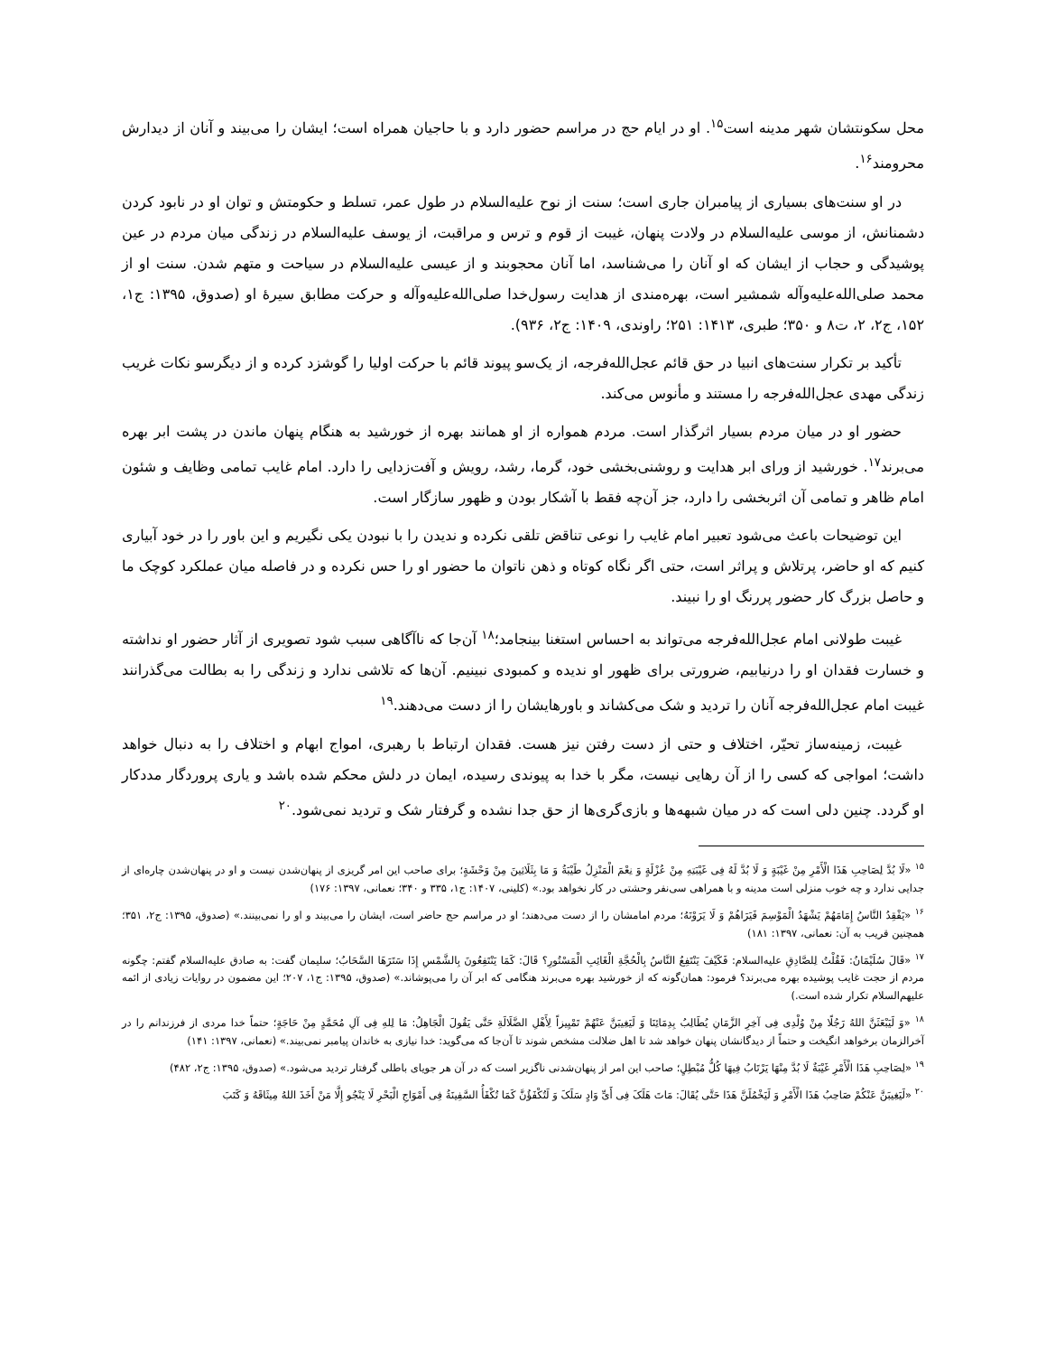محل سکونتشان شهر مدینه است<sup>۱۵</sup>. او در ایام حج در مراسم حضور دارد و با حاجیان همراه است؛ ایشان را می‌بیند و آنان از دیدارش محرومند<sup>۱۶</sup>.
در او سنت‌های بسیاری از پیامبران جاری است؛ سنت از نوح علیه‌السلام در طول عمر، تسلط و حکومتش و توان او در نابود کردن دشمنانش، از موسی علیه‌السلام در ولادت پنهان، غیبت از قوم و ترس و مراقبت، از یوسف علیه‌السلام در زندگی میان مردم در عین پوشیدگی و حجاب از ایشان که او آنان را می‌شناسد، اما آنان محجوبند و از عیسی علیه‌السلام در سیاحت و متهم شدن. سنت او از محمد صلی‌الله‌علیه‌وآله شمشیر است، بهره‌مندی از هدایت رسول‌خدا صلی‌الله‌علیه‌وآله و حرکت مطابق سیرهٔ او (صدوق، ۱۳۹۵: ج۱، ۱۵۲، ج۲، ۲، ت۸ و ۳۵۰؛ طبری، ۱۴۱۳: ۲۵۱؛ راوندی، ۱۴۰۹: ج۲، ۹۳۶).
تأکید بر تکرار سنت‌های انبیا در حق قائم عجل‌الله‌فرجه، از یک‌سو پیوند قائم با حرکت اولیا را گوشزد کرده و از دیگرسو نکات غریب زندگی مهدی عجل‌الله‌فرجه را مستند و مأنوس می‌کند.
حضور او در میان مردم بسیار اثرگذار است. مردم همواره از او همانند بهره از خورشید به هنگام پنهان ماندن در پشت ابر بهره می‌برند<sup>۱۷</sup>. خورشید از ورای ابر هدایت و روشنی‌بخشی خود، گرما، رشد، رویش و آفت‌زدایی را دارد. امام غایب تمامی وظایف و شئون امام ظاهر و تمامی آن اثربخشی را دارد، جز آن‌چه فقط با آشکار بودن و ظهور سازگار است.
این توضیحات باعث می‌شود تعبیر امام غایب را نوعی تناقض تلقی نکرده و ندیدن را با نبودن یکی نگیریم و این باور را در خود آبیاری کنیم که او حاضر، پرتلاش و پراثر است، حتی اگر نگاه کوتاه و ذهن ناتوان ما حضور او را حس نکرده و در فاصله میان عملکرد کوچک ما و حاصل بزرگ کار حضور پررنگ او را نبیند.
غیبت طولانی امام عجل‌الله‌فرجه می‌تواند به احساس استغنا بینجامد؛<sup>۱۸</sup> آن‌جا که ناآگاهی سبب شود تصویری از آثار حضور او نداشته و خسارت فقدان او را درنیابیم، ضرورتی برای ظهور او ندیده و کمبودی نبینیم. آن‌ها که تلاشی ندارد و زندگی را به بطالت می‌گذرانند غیبت امام عجل‌الله‌فرجه آنان را تردید و شک می‌کشاند و باورهایشان را از دست می‌دهند.<sup>۱۹</sup>
غیبت، زمینه‌ساز تحیّر، اختلاف و حتی از دست رفتن نیز هست. فقدان ارتباط با رهبری، امواج ابهام و اختلاف را به دنبال خواهد داشت؛ امواجی که کسی را از آن رهایی نیست، مگر با خدا به پیوندی رسیده، ایمان در دلش محکم شده باشد و یاری پروردگار مددکار او گردد. چنین دلی است که در میان شبهه‌ها و بازی‌گری‌ها از حق جدا نشده و گرفتار شک و تردید نمی‌شود.<sup>۲۰</sup>
<sup>۱۵</sup> «لَا بُدَّ لِصَاحِبِ هَذَا الْأَمْرِ مِنْ غَیْبَةٍ وَ لَا بُدَّ لَهُ فِی غَیْبَتِهِ مِنْ عُزْلَةٍ وَ نِعْمَ الْمَنْزِلُ طَیْبَةُ وَ مَا بِثَلَاثِینَ مِنْ وَحْشَةٍ؛ برای صاحب این امر گریزی از پنهان‌شدن نیست و او در پنهان‌شدن چاره‌ای از جدایی ندارد و چه خوب منزلی است مدینه و با همراهی سی‌نفر وحشتی در کار نخواهد بود.» (کلینی، ۱۴۰۷: ج۱، ۳۳۵ و ۳۴۰؛ نعمانی، ۱۳۹۷: ۱۷۶)
<sup>۱۶</sup> «یَفْقِدُ النَّاسُ إِمَامَهُمْ یَشْهَدُ الْمَوْسِمَ فَیَرَاهُمْ وَ لَا یَرَوْنَهُ؛ مردم امامشان را از دست می‌دهند؛ او در مراسم حج حاضر است، ایشان را می‌بیند و او را نمی‌بینند.» (صدوق، ۱۳۹۵: ج۲، ۳۵۱؛ همچنین قریب به آن: نعمانی، ۱۳۹۷: ۱۸۱)
<sup>۱۷</sup> «قَالَ سُلَیْمَانُ: فَقُلْتُ لِلصَّادِقِ علیه‌السلام: فَکَیْفَ یَنْتَفِعُ النَّاسُ بِالْحُجَّةِ الْغَائِبِ الْمَسْتُورِ؟ قَالَ: کَمَا یَنْتَفِعُونَ بِالشَّمْسِ إِذَا سَتَرَهَا السَّحَابُ؛ سلیمان گفت: به صادق علیه‌السلام گفتم: چگونه مردم از حجت غایب پوشیده بهره می‌برند؟ فرمود: همان‌گونه که از خورشید بهره می‌برند هنگامی که ابر آن را می‌پوشاند.» (صدوق، ۱۳۹۵: ج۱، ۲۰۷؛ این مضمون در روایات زیادی از ائمه علیهم‌السلام تکرار شده است.)
<sup>۱۸</sup> «وَ لَیَبْعَثَنَّ اللهُ رَجُلًا مِنْ وُلْدِی فِی آخِرِ الزَّمَانِ یُطَالِبُ بِدِمَائِنَا وَ لَیَغِیبَنَّ عَنْهُمْ تَمْیِیزاً لِأَهْلِ الضَّلَالَةِ حَتَّی یَقُولَ الْجَاهِلُ: مَا لِلهِ فِی آلِ مُحَمَّدٍ مِنْ حَاجَةٍ؛ حتماً خدا مردی از فرزندانم را در آخرالزمان برخواهد انگیخت و حتماً از دیدگانشان پنهان خواهد شد تا اهل ضلالت مشخص شوند تا آن‌جا که می‌گوید: خدا نیازی به خاندان پیامبر نمی‌بیند.» (نعمانی، ۱۳۹۷: ۱۴۱)
<sup>۱۹</sup> «لِصَاحِبِ هَذَا الْأَمْرِ غَیْبَةٌ لَا بُدَّ مِنْهَا یَرْتَابُ فِیهَا کُلُّ مُبْطِلٍ؛ صاحب این امر از پنهان‌شدنی ناگزیر است که در آن هر جویای باطلی گرفتار تردید می‌شود.» (صدوق، ۱۳۹۵: ج۲، ۴۸۲)
<sup>۲۰</sup> «لَیَغِیبَنَّ عَنْکُمْ صَاحِبُ هَذَا الْأَمْرِ وَ لَیَخْمُلَنَّ هَذَا حَتَّی یُقَالَ: مَاتَ هَلَکَ فِی أَیِّ وَادٍ سَلَکَ وَ لَتُکْفَؤُنَّ کَمَا تُکْفَأُ السَّفِینَةُ فِی أَمْوَاجِ الْبَحْرِ لَا یَنْجُو إِلَّا مَنْ أَخَذَ اللهُ مِیثَاقَهُ وَ کَتَبَ